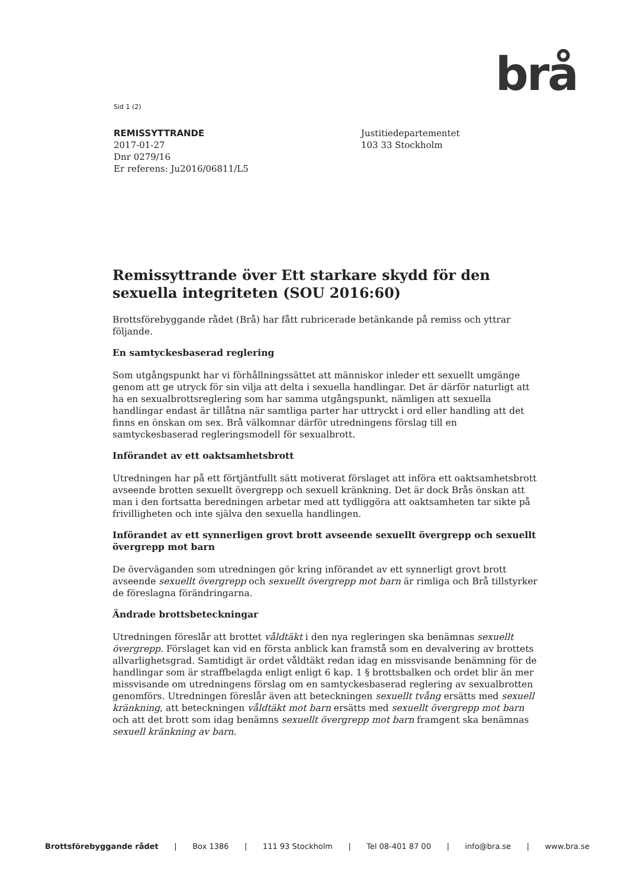brå
Sid 1 (2)
REMISSYTTRANDE
2017-01-27
Dnr 0279/16
Er referens: Ju2016/06811/L5
Justitiedepartementet
103 33 Stockholm
Remissyttrande över Ett starkare skydd för den sexuella integriteten (SOU 2016:60)
Brottsförebyggande rådet (Brå) har fått rubricerade betänkande på remiss och yttrar följande.
En samtyckesbaserad reglering
Som utgångspunkt har vi förhållningssättet att människor inleder ett sexuellt umgänge genom att ge utryck för sin vilja att delta i sexuella handlingar. Det är därför naturligt att ha en sexualbrottsreglering som har samma utgångspunkt, nämligen att sexuella handlingar endast är tillåtna när samtliga parter har uttryckt i ord eller handling att det finns en önskan om sex. Brå välkomnar därför utredningens förslag till en samtyckesbaserad regleringsmodell för sexualbrott.
Införandet av ett oaktsamhetsbrott
Utredningen har på ett förtjäntfullt sätt motiverat förslaget att införa ett oaktsamhetsbrott avseende brotten sexuellt övergrepp och sexuell kränkning. Det är dock Brås önskan att man i den fortsatta beredningen arbetar med att tydliggöra att oaktsamheten tar sikte på frivilligheten och inte själva den sexuella handlingen.
Införandet av ett synnerligen grovt brott avseende sexuellt övergrepp och sexuellt övergrepp mot barn
De överväganden som utredningen gör kring införandet av ett synnerligt grovt brott avseende sexuellt övergrepp och sexuellt övergrepp mot barn är rimliga och Brå tillstyrker de föreslagna förändringarna.
Ändrade brottsbeteckningar
Utredningen föreslår att brottet våldtäkt i den nya regleringen ska benämnas sexuellt övergrepp. Förslaget kan vid en första anblick kan framstå som en devalvering av brottets allvarlighetsgrad. Samtidigt är ordet våldtäkt redan idag en missvisande benämning för de handlingar som är straffbelagda enligt enligt 6 kap. 1 § brottsbalken och ordet blir än mer missvisande om utredningens förslag om en samtyckesbaserad reglering av sexualbrotten genomförs. Utredningen föreslår även att beteckningen sexuellt tvång ersätts med sexuell kränkning, att beteckningen våldtäkt mot barn ersätts med sexuellt övergrepp mot barn och att det brott som idag benämns sexuellt övergrepp mot barn framgent ska benämnas sexuell kränkning av barn.
Brottsförebyggande rådet | Box 1386 | 111 93 Stockholm | Tel 08-401 87 00 | info@bra.se | www.bra.se